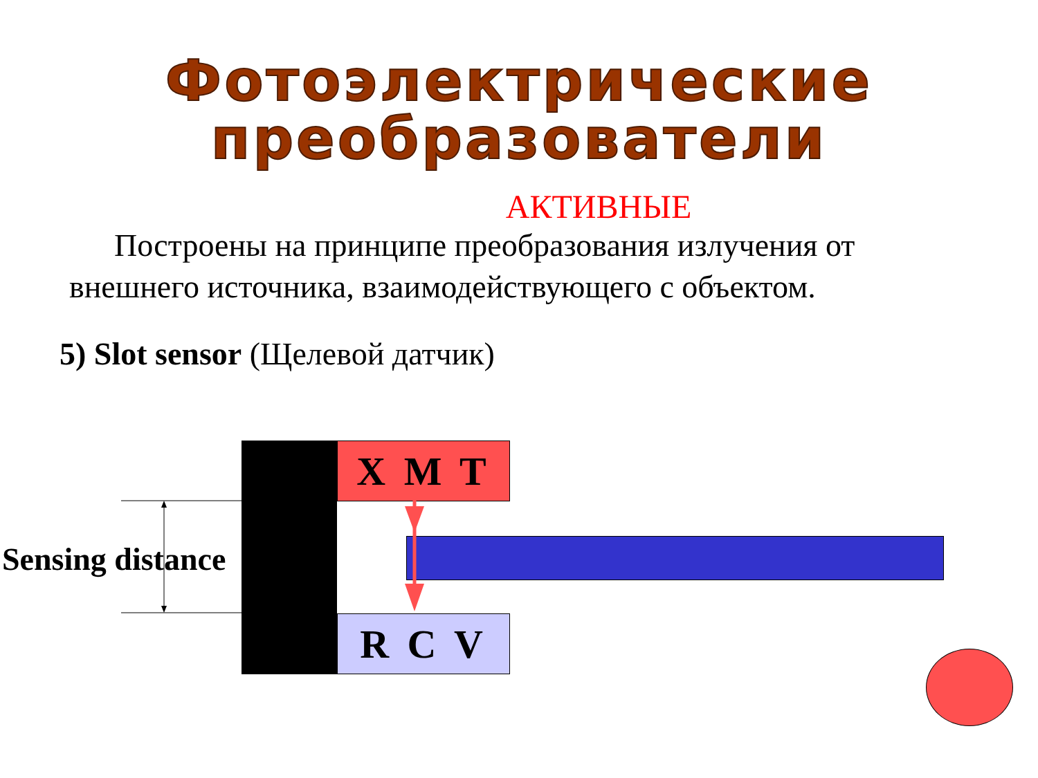Фотоэлектрические
преобразователи
АКТИВНЫЕ
Построены на принципе преобразования излучения от внешнего источника, взаимодействующего с объектом.
5) Slot sensor (Щелевой датчик)
X M T
R C V
Sensing distance